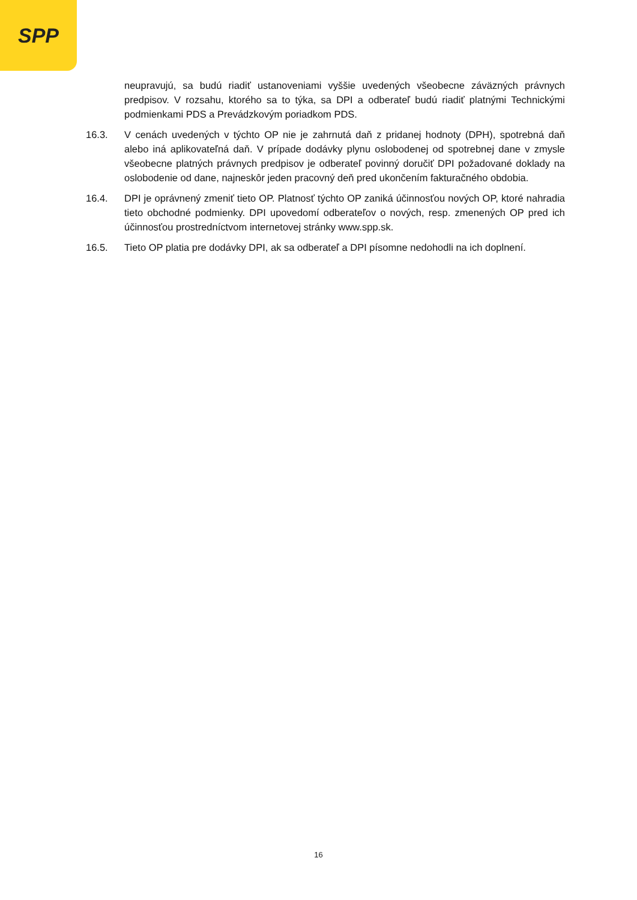SPP
neupravujú, sa budú riadiť ustanoveniami vyššie uvedených všeobecne záväzných právnych predpisov. V rozsahu, ktorého sa to týka, sa DPI a odberateľ budú riadiť platnými Technickými podmienkami PDS a Prevádzkovým poriadkom PDS.
16.3. V cenách uvedených v týchto OP nie je zahrnutá daň z pridanej hodnoty (DPH), spotrebná daň alebo iná aplikovateľná daň. V prípade dodávky plynu oslobodenej od spotrebnej dane v zmysle všeobecne platných právnych predpisov je odberateľ povinný doručiť DPI požadované doklady na oslobodenie od dane, najneskôr jeden pracovný deň pred ukončením fakturačného obdobia.
16.4. DPI je oprávnený zmeniť tieto OP. Platnosť týchto OP zaniká účinnosťou nových OP, ktoré nahradia tieto obchodné podmienky. DPI upovedomí odberateľov o nových, resp. zmenených OP pred ich účinnosťou prostredníctvom internetovej stránky www.spp.sk.
16.5. Tieto OP platia pre dodávky DPI, ak sa odberateľ a DPI písomne nedohodli na ich doplnení.
16